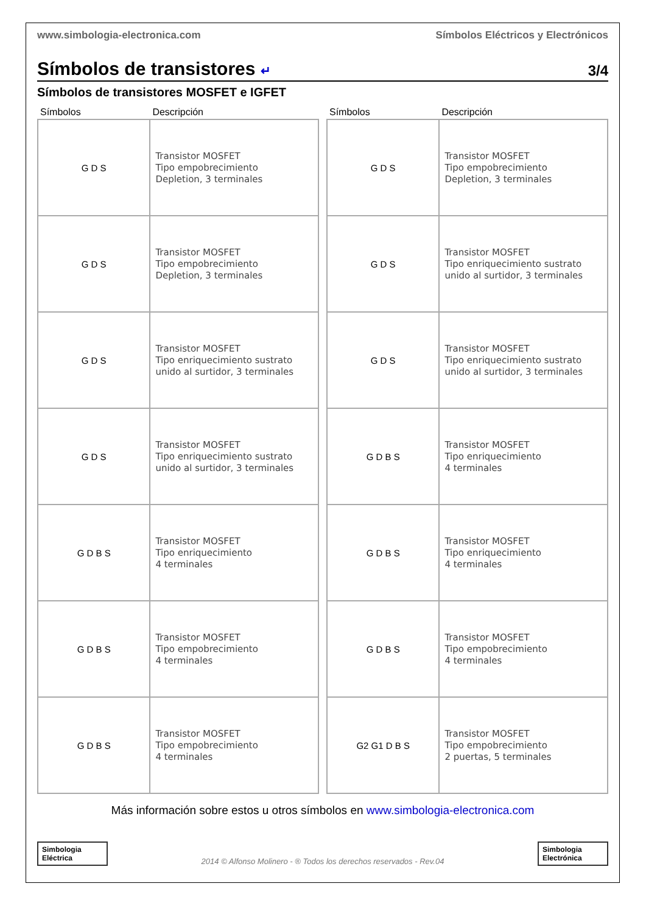www.simbologia-electronica.com Símbolos Eléctricos y Electrónicos
Símbolos de transistores ↵ 3/4
Símbolos de transistores MOSFET e IGFET
| Símbolos | Descripción |
| --- | --- |
| G D S | Transistor MOSFET Tipo empobrecimiento Depletion, 3 terminales |
| G D S | Transistor MOSFET Tipo empobrecimiento Depletion, 3 terminales |
| G D S | Transistor MOSFET Tipo enriquecimiento sustrato unido al surtidor, 3 terminales |
| G D S | Transistor MOSFET Tipo enriquecimiento sustrato unido al surtidor, 3 terminales |
| G D B S | Transistor MOSFET Tipo enriquecimiento 4 terminales |
| G D B S | Transistor MOSFET Tipo empobrecimiento 4 terminales |
| G D B S | Transistor MOSFET Tipo empobrecimiento 4 terminales |
| Símbolos | Descripción |
| --- | --- |
| G D S | Transistor MOSFET Tipo empobrecimiento Depletion, 3 terminales |
| G D S | Transistor MOSFET Tipo enriquecimiento sustrato unido al surtidor, 3 terminales |
| G D S | Transistor MOSFET Tipo enriquecimiento sustrato unido al surtidor, 3 terminales |
| G D B S | Transistor MOSFET Tipo enriquecimiento 4 terminales |
| G D B S | Transistor MOSFET Tipo enriquecimiento 4 terminales |
| G D B S | Transistor MOSFET Tipo empobrecimiento 4 terminales |
| G2 G1 D B S | Transistor MOSFET Tipo empobrecimiento 2 puertas, 5 terminales |
Más información sobre estos u otros símbolos en www.simbologia-electronica.com
Simbologia Eléctrica
2014 © Alfonso Molinero - ® Todos los derechos reservados - Rev.04
Simbologia Electrónica